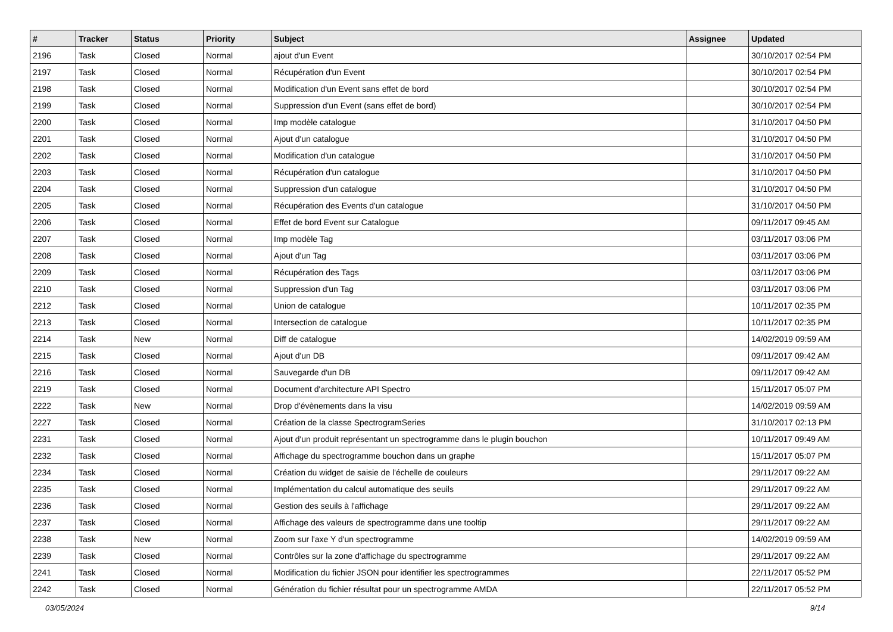| # | Tracker | Status | Priority | Subject | Assignee | Updated |
| --- | --- | --- | --- | --- | --- | --- |
| 2196 | Task | Closed | Normal | ajout d'un Event | | 30/10/2017 02:54 PM |
| 2197 | Task | Closed | Normal | Récupération d'un Event | | 30/10/2017 02:54 PM |
| 2198 | Task | Closed | Normal | Modification d'un Event sans effet de bord | | 30/10/2017 02:54 PM |
| 2199 | Task | Closed | Normal | Suppression d'un Event (sans effet de bord) | | 30/10/2017 02:54 PM |
| 2200 | Task | Closed | Normal | Imp modèle catalogue | | 31/10/2017 04:50 PM |
| 2201 | Task | Closed | Normal | Ajout d'un catalogue | | 31/10/2017 04:50 PM |
| 2202 | Task | Closed | Normal | Modification d'un catalogue | | 31/10/2017 04:50 PM |
| 2203 | Task | Closed | Normal | Récupération d'un catalogue | | 31/10/2017 04:50 PM |
| 2204 | Task | Closed | Normal | Suppression d'un catalogue | | 31/10/2017 04:50 PM |
| 2205 | Task | Closed | Normal | Récupération des Events d'un catalogue | | 31/10/2017 04:50 PM |
| 2206 | Task | Closed | Normal | Effet de bord Event sur Catalogue | | 09/11/2017 09:45 AM |
| 2207 | Task | Closed | Normal | Imp modèle Tag | | 03/11/2017 03:06 PM |
| 2208 | Task | Closed | Normal | Ajout d'un Tag | | 03/11/2017 03:06 PM |
| 2209 | Task | Closed | Normal | Récupération des Tags | | 03/11/2017 03:06 PM |
| 2210 | Task | Closed | Normal | Suppression d'un Tag | | 03/11/2017 03:06 PM |
| 2212 | Task | Closed | Normal | Union de catalogue | | 10/11/2017 02:35 PM |
| 2213 | Task | Closed | Normal | Intersection de catalogue | | 10/11/2017 02:35 PM |
| 2214 | Task | New | Normal | Diff de catalogue | | 14/02/2019 09:59 AM |
| 2215 | Task | Closed | Normal | Ajout d'un DB | | 09/11/2017 09:42 AM |
| 2216 | Task | Closed | Normal | Sauvegarde d'un DB | | 09/11/2017 09:42 AM |
| 2219 | Task | Closed | Normal | Document d'architecture API Spectro | | 15/11/2017 05:07 PM |
| 2222 | Task | New | Normal | Drop d'évènements dans la visu | | 14/02/2019 09:59 AM |
| 2227 | Task | Closed | Normal | Création de la classe SpectrogramSeries | | 31/10/2017 02:13 PM |
| 2231 | Task | Closed | Normal | Ajout d'un produit représentant un spectrogramme dans le plugin bouchon | | 10/11/2017 09:49 AM |
| 2232 | Task | Closed | Normal | Affichage du spectrogramme bouchon dans un graphe | | 15/11/2017 05:07 PM |
| 2234 | Task | Closed | Normal | Création du widget de saisie de l'échelle de couleurs | | 29/11/2017 09:22 AM |
| 2235 | Task | Closed | Normal | Implémentation du calcul automatique des seuils | | 29/11/2017 09:22 AM |
| 2236 | Task | Closed | Normal | Gestion des seuils à l'affichage | | 29/11/2017 09:22 AM |
| 2237 | Task | Closed | Normal | Affichage des valeurs de spectrogramme dans une tooltip | | 29/11/2017 09:22 AM |
| 2238 | Task | New | Normal | Zoom sur l'axe Y d'un spectrogramme | | 14/02/2019 09:59 AM |
| 2239 | Task | Closed | Normal | Contrôles sur la zone d'affichage du spectrogramme | | 29/11/2017 09:22 AM |
| 2241 | Task | Closed | Normal | Modification du fichier JSON pour identifier les spectrogrammes | | 22/11/2017 05:52 PM |
| 2242 | Task | Closed | Normal | Génération du fichier résultat pour un spectrogramme AMDA | | 22/11/2017 05:52 PM |
03/05/2024 9/14